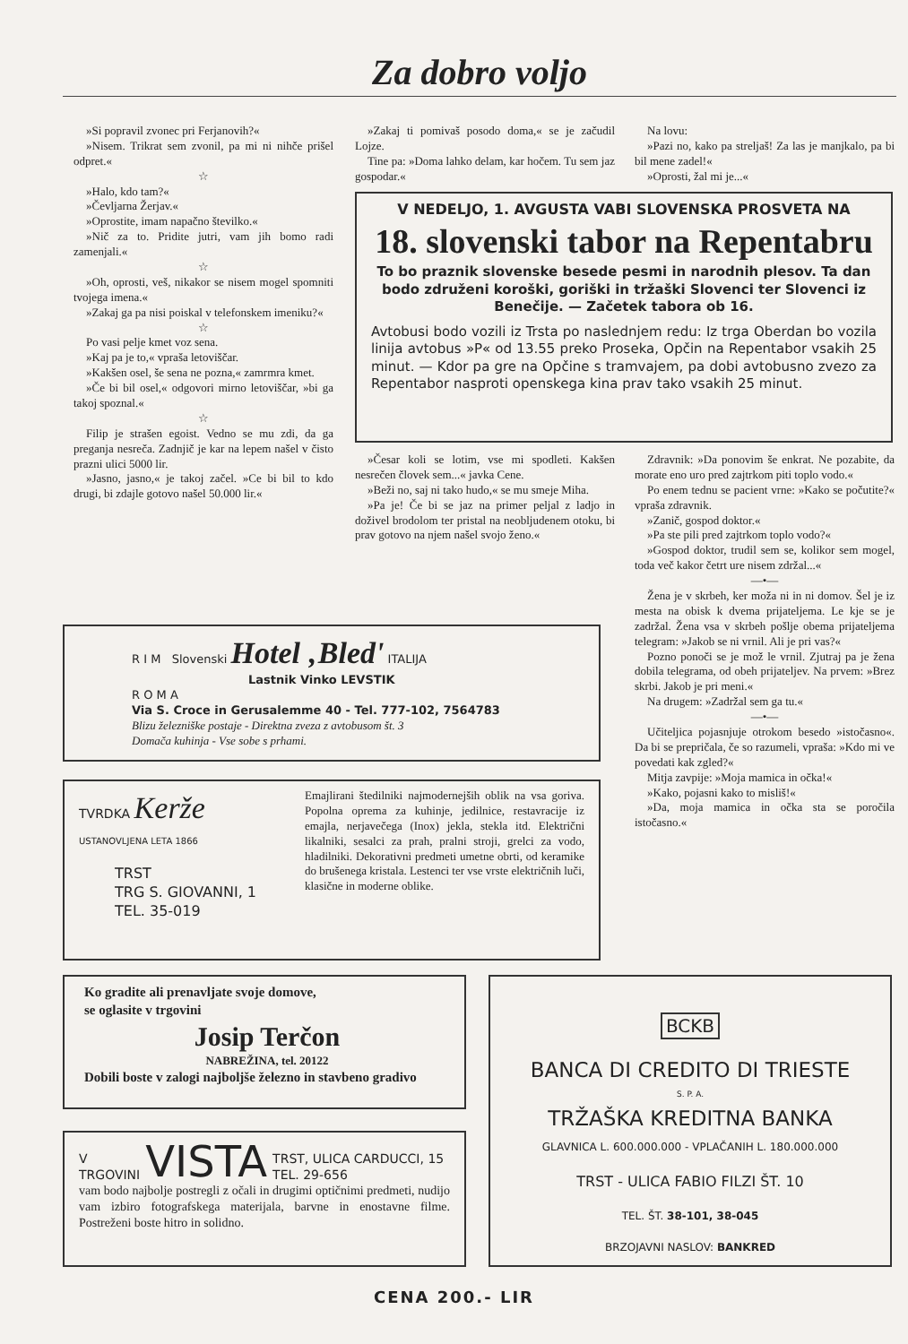Za dobro voljo
»Si popravil zvonec pri Ferjanovih?«
»Nisem. Trikrat sem zvonil, pa mi ni nihče prišel odpret.«
☆
»Halo, kdo tam?«
»Čevljarna Žerjav.«
»Oprostite, imam napačno številko.«
»Nič za to. Pridite jutri, vam jih bomo radi zamenjali.«
☆
»Oh, oprosti, veš, nikakor se nisem mogel spomniti tvojega imena.«
»Zakaj ga pa nisi poiskal v telefonskem imeniku?«
☆
Po vasi pelje kmet voz sena.
»Kaj pa je to,« vpraša letoviščar.
»Kakšen osel, še sena ne pozna,« zamrmra kmet.
»Če bi bil osel,« odgovori mirno letoviščar, »bi ga takoj spoznal.«
☆
Filip je strašen egoist. Vedno se mu zdi, da ga preganja nesreča. Zadnjič je kar na lepem našel v čisto prazni ulici 5000 lir.
»Jasno, jasno,« je takoj začel. »Ce bi bil to kdo drugi, bi zdajle gotovo našel 50.000 lir.«
»Zakaj ti pomivaš posodo doma,« se je začudil Lojze.
Tine pa: »Doma lahko delam, kar hočem. Tu sem jaz gospodar.«
Na lovu:
»Pazi no, kako pa streljaš! Za las je manjkalo, pa bi bil mene zadel!«
»Oprosti, žal mi je...«
V NEDELJO, 1. AVGUSTA VABI SLOVENSKA PROSVETA NA
18. slovenski tabor na Repentabru
To bo praznik slovenske besede pesmi in narodnih plesov. Ta dan bodo združeni koroški, goriški in tržaški Slovenci ter Slovenci iz Benečije. — Začetek tabora ob 16.
Avtobusi bodo vozili iz Trsta po naslednjem redu: Iz trga Oberdan bo vozila linija avtobus »P« od 13.55 preko Proseka, Opčin na Repentabor vsakih 25 minut. — Kdor pa gre na Opčine s tramvajem, pa dobi avtobusno zvezo za Repentabor nasproti openskega kina prav tako vsakih 25 minut.
»Česar koli se lotim, vse mi spodleti. Kakšen nesrečen človek sem...« javka Cene.
»Beži no, saj ni tako hudo,« se mu smeje Miha.
»Pa je! Če bi se jaz na primer peljal z ladjo in doživel brodolom ter pristal na neobljudenem otoku, bi prav gotovo na njem našel svojo ženo.«
Zdravnik: »Da ponovim še enkrat. Ne pozabite, da morate eno uro pred zajtrkom piti toplo vodo.«
Po enem tednu se pacient vrne: »Kako se počutite?« vpraša zdravnik.
»Zanič, gospod doktor.«
»Pa ste pili pred zajtrkom toplo vodo?«
»Gospod doktor, trudil sem se, kolikor sem mogel, toda več kakor četrt ure nisem zdržal...«
—•—
Žena je v skrbeh, ker moža ni in ni domov. Šel je iz mesta na obisk k dvema prijateljema. Le kje se je zadržal. Žena vsa v skrbeh pošlje obema prijateljema telegram: »Jakob se ni vrnil. Ali je pri vas?«
Pozno ponoči se je mož le vrnil. Zjutraj pa je žena dobila telegrama, od obeh prijateljev. Na prvem: »Brez skrbi. Jakob je pri meni.«
Na drugem: »Zadržal sem ga tu.«
—•—
Učiteljica pojasnjuje otrokom besedo »istočasno«. Da bi se prepričala, če so razumeli, vpraša: »Kdo mi ve povedati kak zgled?«
Mitja zavpije: »Moja mamica in očka!«
»Kako, pojasni kako to misliš!«
»Da, moja mamica in očka sta se poročila istočasno.«
R I M Slovenski Hotel ‚Bled' ITALIJA
Lastnik Vinko LEVSTIK
R O M A
Via S. Croce in Gerusalemme 40 - Tel. 777-102, 7564783
Blizu železniške postaje - Direktna zveza z avtobusom št. 3
Domača kuhinja - Vse sobe s prhami.
TVRDKA Kerže
USTANOVLJENA LETA 1866
TRST
TRG S. GIOVANNI, 1
TEL. 35-019
Emajlirani štedilniki najmodernejših oblik na vsa goriva. Popolna oprema za kuhinje, jedilnice, restavracije iz emajla, nerjavečega (Inox) jekla, stekla itd. Električni likalniki, sesalci za prah, pralni stroji, grelci za vodo, hladilniki. Dekorativni predmeti umetne obrti, od keramike do brušenega kristala. Lestenci ter vse vrste električnih luči, klasične in moderne oblike.
Ko gradite ali prenavljate svoje domove,
se oglasite v trgovini
Josip Terčon
NABREŽINA, tel. 20122
Dobili boste v zalogi najboljše železno in stavbeno gradivo
V
TRGOVINI VISTA TRST, ULICA CARDUCCI, 15
TEL. 29-656
vam bodo najbolje postregli z očali in drugimi optičnimi predmeti, nudijo vam izbiro fotografskega materijala, barvne in enostavne filme. Postreženi boste hitro in solidno.
BCKB
BANCA DI CREDITO DI TRIESTE
S. P. A.
TRŽAŠKA KREDITNA BANKA
GLAVNICA L. 600.000.000 - VPLAČANIH L. 180.000.000
TRST - ULICA FABIO FILZI ŠT. 10
TEL. ŠT. 38-101, 38-045
BRZOJAVNI NASLOV: BANKRED
CENA 200.- LIR